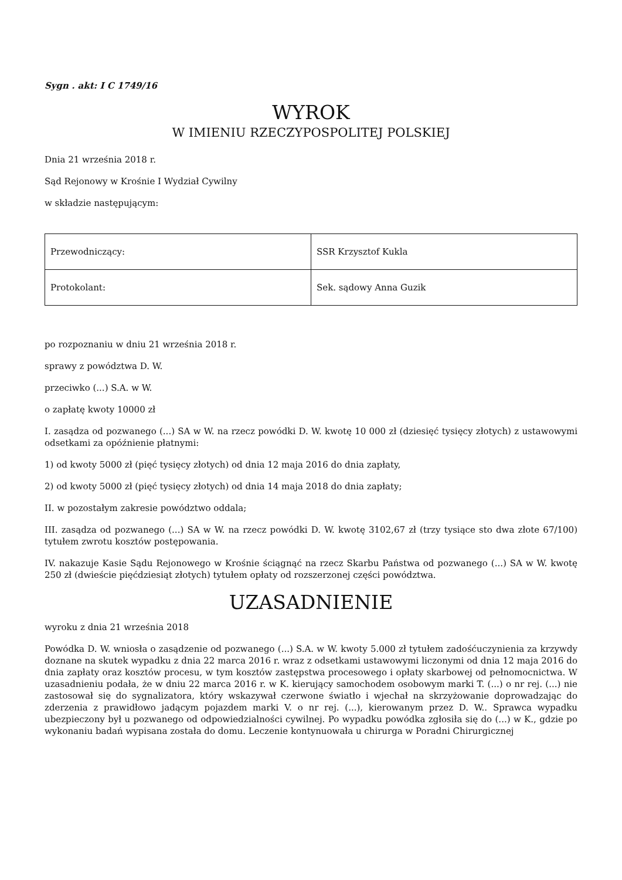Sygn . akt: I C 1749/16
WYROK
W IMIENIU RZECZYPOSPOLITEJ POLSKIEJ
Dnia 21 września 2018 r.
Sąd Rejonowy w Krośnie I Wydział Cywilny
w składzie następującym:
| Przewodniczący: | SSR Krzysztof Kukla |
| Protokolant: | Sek. sądowy Anna Guzik |
po rozpoznaniu w dniu 21 września 2018 r.
sprawy z powództwa D. W.
przeciwko (...) S.A. w W.
o zapłatę kwoty 10000 zł
I. zasądza od pozwanego (...) SA w W. na rzecz powódki D. W. kwotę 10 000 zł (dziesięć tysięcy złotych) z ustawowymi odsetkami za opóźnienie płatnymi:
1) od kwoty 5000 zł (pięć tysięcy złotych) od dnia 12 maja 2016 do dnia zapłaty,
2) od kwoty 5000 zł (pięć tysięcy złotych) od dnia 14 maja 2018 do dnia zapłaty;
II. w pozostałym zakresie powództwo oddala;
III. zasądza od pozwanego (...) SA w W. na rzecz powódki D. W. kwotę 3102,67 zł (trzy tysiące sto dwa złote 67/100) tytułem zwrotu kosztów postępowania.
IV. nakazuje Kasie Sądu Rejonowego w Krośnie ściągnąć na rzecz Skarbu Państwa od pozwanego (...) SA w W. kwotę 250 zł (dwieście pięćdziesiąt złotych) tytułem opłaty od rozszerzonej części powództwa.
UZASADNIENIE
wyroku z dnia 21 września 2018
Powódka D. W. wniosła o zasądzenie od pozwanego (...) S.A. w W. kwoty 5.000 zł tytułem zadośćuczynienia za krzywdy doznane na skutek wypadku z dnia 22 marca 2016 r. wraz z odsetkami ustawowymi liczonymi od dnia 12 maja 2016 do dnia zapłaty oraz kosztów procesu, w tym kosztów zastępstwa procesowego i opłaty skarbowej od pełnomocnictwa. W uzasadnieniu podała, że w dniu 22 marca 2016 r. w K. kierujący samochodem osobowym marki T. (...) o nr rej. (...) nie zastosował się do sygnalizatora, który wskazywał czerwone światło i wjechał na skrzyżowanie doprowadzając do zderzenia z prawidłowo jadącym pojazdem marki V. o nr rej. (...), kierowanym przez D. W.. Sprawca wypadku ubezpieczony był u pozwanego od odpowiedzialności cywilnej. Po wypadku powódka zgłosiła się do (...) w K., gdzie po wykonaniu badań wypisana została do domu. Leczenie kontynuowała u chirurga w Poradni Chirurgicznej